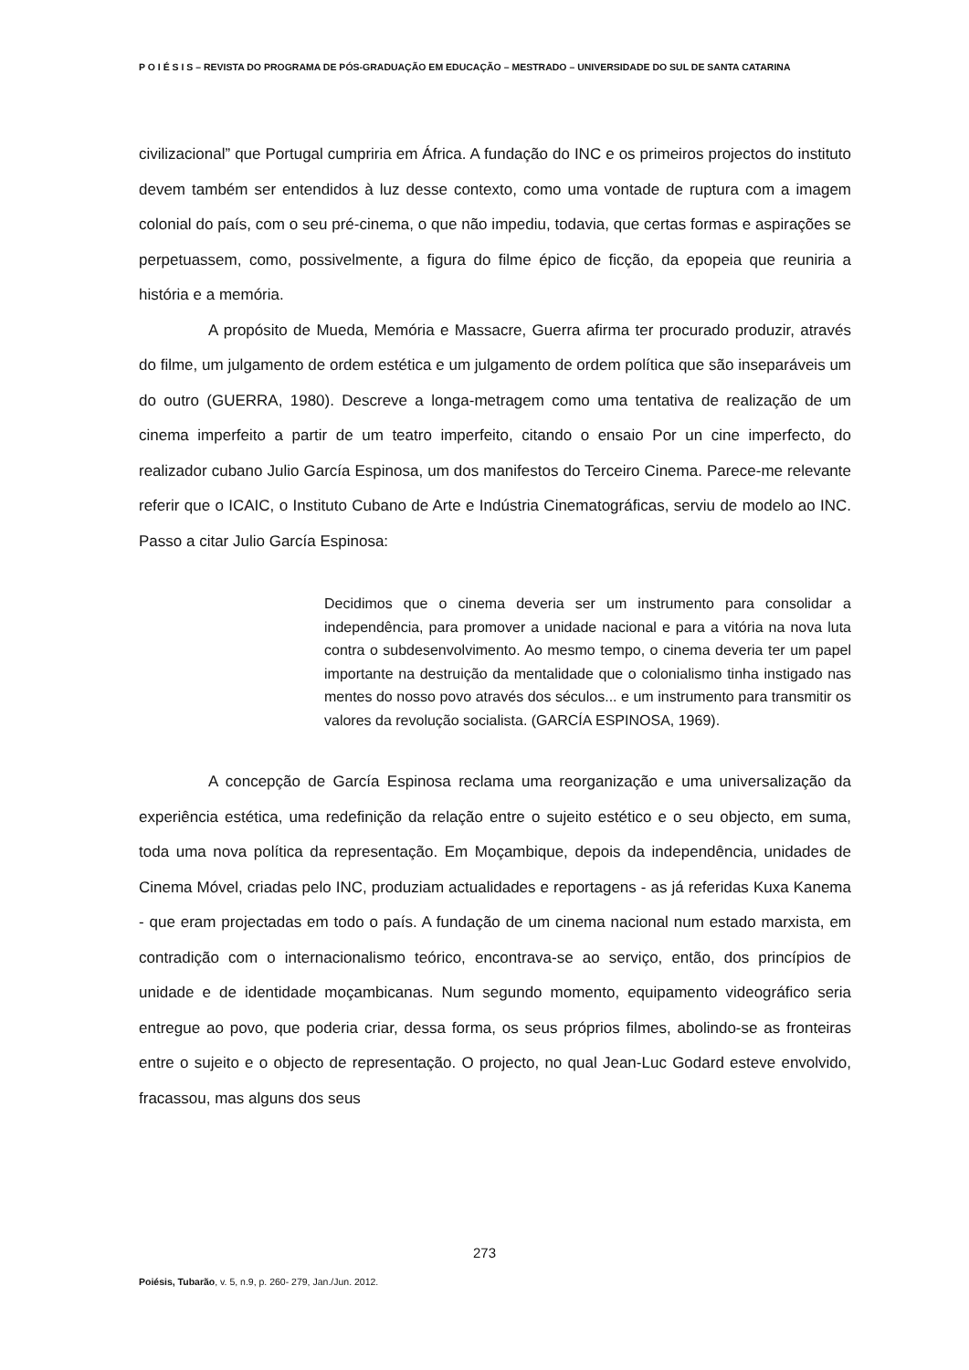P O I É S I S – REVISTA DO PROGRAMA DE PÓS-GRADUAÇÃO EM EDUCAÇÃO – MESTRADO – UNIVERSIDADE DO SUL DE SANTA CATARINA
civilizacional” que Portugal cumpriria em África. A fundação do INC e os primeiros projectos do instituto devem também ser entendidos à luz desse contexto, como uma vontade de ruptura com a imagem colonial do país, com o seu pré-cinema, o que não impediu, todavia, que certas formas e aspirações se perpetuassem, como, possivelmente, a figura do filme épico de ficção, da epopeia que reuniria a história e a memória.
A propósito de Mueda, Memória e Massacre, Guerra afirma ter procurado produzir, através do filme, um julgamento de ordem estética e um julgamento de ordem política que são inseparáveis um do outro (GUERRA, 1980). Descreve a longa-metragem como uma tentativa de realização de um cinema imperfeito a partir de um teatro imperfeito, citando o ensaio Por un cine imperfecto, do realizador cubano Julio García Espinosa, um dos manifestos do Terceiro Cinema. Parece-me relevante referir que o ICAIC, o Instituto Cubano de Arte e Indústria Cinematográficas, serviu de modelo ao INC. Passo a citar Julio García Espinosa:
Decidimos que o cinema deveria ser um instrumento para consolidar a independência, para promover a unidade nacional e para a vitória na nova luta contra o subdesenvolvimento. Ao mesmo tempo, o cinema deveria ter um papel importante na destruição da mentalidade que o colonialismo tinha instigado nas mentes do nosso povo através dos séculos... e um instrumento para transmitir os valores da revolução socialista. (GARCÍA ESPINOSA, 1969).
A concepção de García Espinosa reclama uma reorganização e uma universalização da experiência estética, uma redefinição da relação entre o sujeito estético e o seu objecto, em suma, toda uma nova política da representação. Em Moçambique, depois da independência, unidades de Cinema Móvel, criadas pelo INC, produziam actualidades e reportagens - as já referidas Kuxa Kanema - que eram projectadas em todo o país. A fundação de um cinema nacional num estado marxista, em contradição com o internacionalismo teórico, encontrava-se ao serviço, então, dos princípios de unidade e de identidade moçambicanas. Num segundo momento, equipamento videográfico seria entregue ao povo, que poderia criar, dessa forma, os seus próprios filmes, abolindo-se as fronteiras entre o sujeito e o objecto de representação. O projecto, no qual Jean-Luc Godard esteve envolvido, fracassou, mas alguns dos seus
273
Poiésis, Tubarão, v. 5, n.9, p. 260- 279, Jan./Jun. 2012.